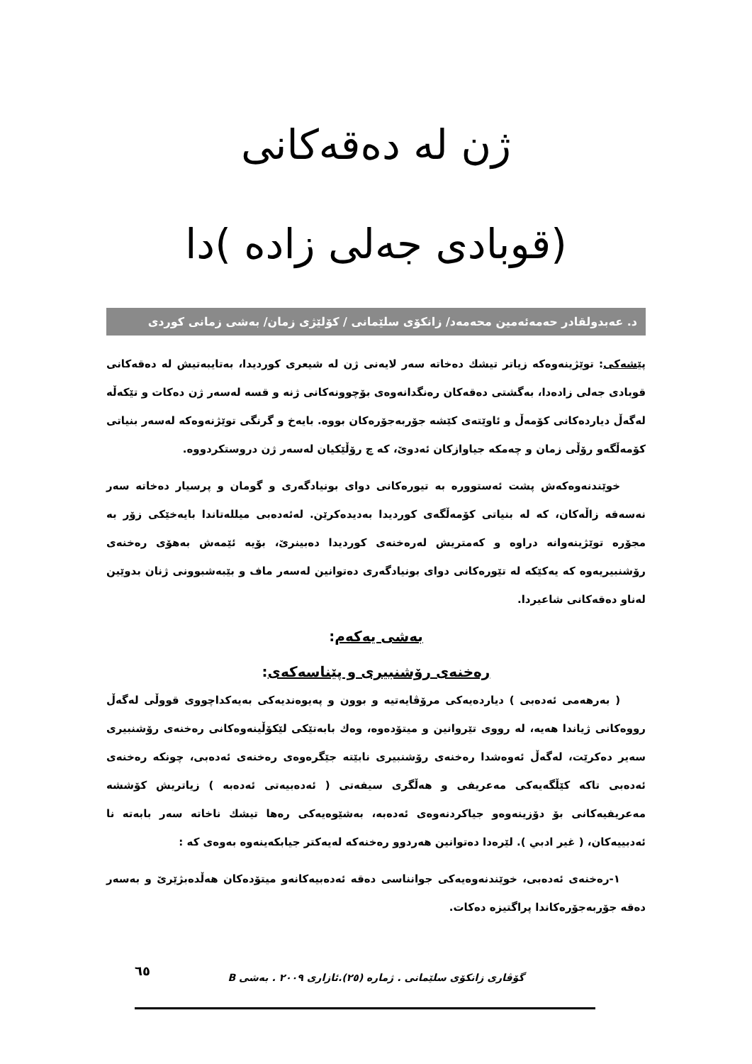ژن لە دەقەكانی
(قوبادی جەلی زادە )دا
د. عەبدولقادر حەمەئەمین محەمەد/ زانكۆی سلێمانی / كۆلێژی زمان/ بەشی زمانی كوردی
پێشەكی: توێژینەوەكە زیاتر تیشك دەخاتە سەر لایەنی ژن لە شیعری كوردیدا، بەتایبەتیش لە دەقەكانی قوبادی جەلی زادەدا، بەگشتی دەقەكان رەنگدانەوەی بۆچوونەكانی ژنە و قسە لەسەر ژن دەكات و تێكەڵە لەگەڵ دیاردەكانی كۆمەڵ و ئاوێتەی كێشە جۆربەجۆرەكان بووە. بایەخ و گرنگی توێژنەوەكە لەسەر بنیاتی كۆمەڵگەو رۆڵی زمان و چەمكە جیاوازكان ئەدوێ، كە چ رۆڵێكیان لەسەر ژن دروستكردووە.
خوێندنەوەكەش پشت ئەستوورە بە تیورەكانی دوای بونیادگەری و گومان و پرسیار دەخاتە سەر نەسەقە زاڵەكان، كە لە بنیاتی كۆمەڵگەی كوردیدا بەدیدەكرێن. لەئەدەبی میللەتاندا بایەخێكی زۆر بە مجۆرە توێژینەوانە دراوە و كەمتریش لەرەخنەی كوردیدا دەبینرێ، بۆیە ئێمەش بەهۆی رەخنەی رۆشنبیریەوە كە یەكێكە لە تێورەكانی دوای بونیادگەری دەتوانین لەسەر ماف و بێبەشبوونی ژنان بدوێین لەناو دەقەكانی شاعیردا.
بەشی یەكەم:
رەخنەی رۆشنبیری و پێناسەكەی:
( بەرهەمی ئەدەبی ) دیاردەیەكی مرۆڤایەتیە و بوون و پەیوەندیەكی بەیەكداچووی قووڵی لەگەڵ رووەكانی ژیاندا هەیە، لە رووی تێروانین و میتۆدەوە، وەك بابەتێكی لێكۆڵینەوەكانی رەخنەی رۆشنبیری سەیر دەكرێت، لەگەڵ ئەوەشدا رەخنەی رۆشنبیری نابێتە جێگرەوەی رەخنەی ئەدەبی، چونكە رەخنەی ئەدەبی تاكە كێڵگەیەكی مەعریفی و هەڵگری سیفەتی ( ئەدەبیەتی ئەدەبە ) زیاتریش كۆششە مەعریفیەكانی بۆ دۆزینەوەو جیاكردنەوەی ئەدەبە، بەشێوەیەكی رەها تیشك ناخاتە سەر بابەتە نا ئەدبییەكان، ( غیر ادبي ). لێرەدا دەتوانین هەردوو رەخنەكە لەیەكتر جیابكەینەوە بەوەی كە :
١-رەخنەی ئەدەبی، خوێندنەوەیەكی جوانناسی دەقە ئەدەبیەكانەو میتۆدەكان هەڵدەبژێرێ و بەسەر دەقە جۆربەجۆرەكاندا پراگتیزە دەكات.
گۆڤاری زانكۆی سلێمانی . ژمارە (٢٥).ئازاری ٢٠٠٩ . بەشی B
٦٥